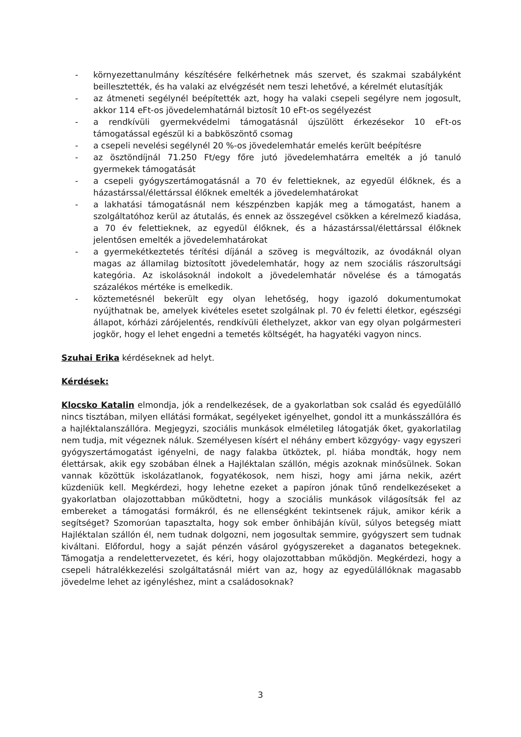- környezettanulmány készítésére felkérhetnek más szervet, és szakmai szabályként beillesztették, és ha valaki az elvégzését nem teszi lehetővé, a kérelmét elutasítják
- az átmeneti segélynél beépítették azt, hogy ha valaki csepeli segélyre nem jogosult, akkor 114 eFt-os jövedelemhatárnál biztosít 10 eFt-os segélyezést
- a rendkívüli gyermekvédelmi támogatásnál újszülött érkezésekor 10 eFt-os támogatással egészül ki a babköszöntő csomag
- a csepeli nevelési segélynél 20 %-os jövedelemhatár emelés került beépítésre
- az ösztöndíjnál 71.250 Ft/egy főre jutó jövedelemhatárra emelték a jó tanuló gyermekek támogatását
- a csepeli gyógyszertámogatásnál a 70 év felettieknek, az egyedül élőknek, és a házastárssal/élettárssal élőknek emelték a jövedelemhatárokat
- a lakhatási támogatásnál nem készpénzben kapják meg a támogatást, hanem a szolgáltatóhoz kerül az átutalás, és ennek az összegével csökken a kérelmező kiadása, a 70 év felettieknek, az egyedül élőknek, és a házastárssal/élettárssal élőknek jelentősen emelték a jövedelemhatárokat
- a gyermekétkeztetés térítési díjánál a szöveg is megváltozik, az óvodáknál olyan magas az államilag biztosított jövedelemhatár, hogy az nem szociális rászorultsági kategória. Az iskolásoknál indokolt a jövedelemhatár növelése és a támogatás százalékos mértéke is emelkedik.
- köztemetésnél bekerült egy olyan lehetőség, hogy igazoló dokumentumokat nyújthatnak be, amelyek kivételes esetet szolgálnak pl. 70 év feletti életkor, egészségi állapot, kórházi zárójelentés, rendkívüli élethelyzet, akkor van egy olyan polgármesteri jogkör, hogy el lehet engedni a temetés költségét, ha hagyatéki vagyon nincs.
Szuhai Erika kérdéseknek ad helyt.
Kérdések:
Klocsko Katalin elmondja, jók a rendelkezések, de a gyakorlatban sok család és egyedülálló nincs tisztában, milyen ellátási formákat, segélyeket igényelhet, gondol itt a munkásszállóra és a hajléktalanszállóra. Megjegyzi, szociális munkások elméletileg látogatják őket, gyakorlatilag nem tudja, mit végeznek náluk. Személyesen kísért el néhány embert közgyógy- vagy egyszeri gyógyszertámogatást igényelni, de nagy falakba ütköztek, pl. hiába mondták, hogy nem élettársak, akik egy szobában élnek a Hajléktalan szállón, mégis azoknak minősülnek. Sokan vannak közöttük iskolázatlanok, fogyatékosok, nem hiszi, hogy ami járna nekik, azért küzdeniük kell. Megkérdezi, hogy lehetne ezeket a papíron jónak tűnő rendelkezéseket a gyakorlatban olajozottabban működtetni, hogy a szociális munkások világosítsák fel az embereket a támogatási formákról, és ne ellenségként tekintsenek rájuk, amikor kérik a segítséget? Szomorúan tapasztalta, hogy sok ember önhibáján kívül, súlyos betegség miatt Hajléktalan szállón él, nem tudnak dolgozni, nem jogosultak semmire, gyógyszert sem tudnak kiváltani. Előfordul, hogy a saját pénzén vásárol gyógyszereket a daganatos betegeknek. Támogatja a rendelettervezetet, és kéri, hogy olajozottabban működjön. Megkérdezi, hogy a csepeli hátralékkezelési szolgáltatásnál miért van az, hogy az egyedülállóknak magasabb jövedelme lehet az igényléshez, mint a családosoknak?
3